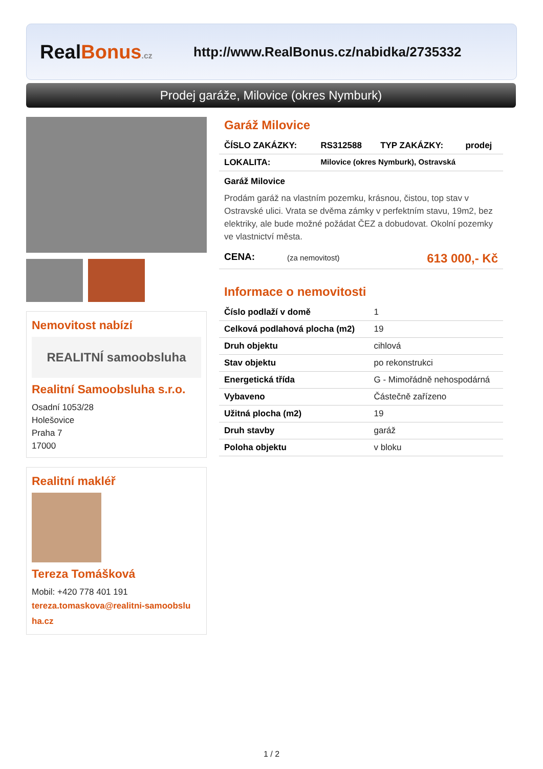RealBonus.cz
http://www.RealBonus.cz/nabidka/2735332
Prodej garáže, Milovice (okres Nymburk)
Nemovitost nabízí
REALITNÍ samoobsluha
Realitní Samoobsluha s.r.o.
Osadní 1053/28
Holešovice
Praha 7
17000
Realitní makléř
Tereza Tomášková
Mobil: +420 778 401 191
tereza.tomaskova@realitni-samoobslu
ha.cz
Garáž Milovice
| ČÍSLO ZAKÁZKY: | RS312588 | TYP ZAKÁZKY: | prodej |
| LOKALITA: | Milovice (okres Nymburk), Ostravská | | |
Garáž Milovice
Prodám garáž na vlastním pozemku, krásnou, čistou, top stav v Ostravské ulici. Vrata se dvěma zámky v perfektním stavu, 19m2, bez elektriky, ale bude možné požádat ČEZ a dobudovat. Okolní pozemky ve vlastnictví města.
| CENA: | (za nemovitost) | 613 000,- Kč |
Informace o nemovitosti
| Číslo podlaží v domě | 1 |
| Celková podlahová plocha (m2) | 19 |
| Druh objektu | cihlová |
| Stav objektu | po rekonstrukci |
| Energetická třída | G - Mimořádně nehospodárná |
| Vybaveno | Částečně zařízeno |
| Užitná plocha (m2) | 19 |
| Druh stavby | garáž |
| Poloha objektu | v bloku |
1 / 2